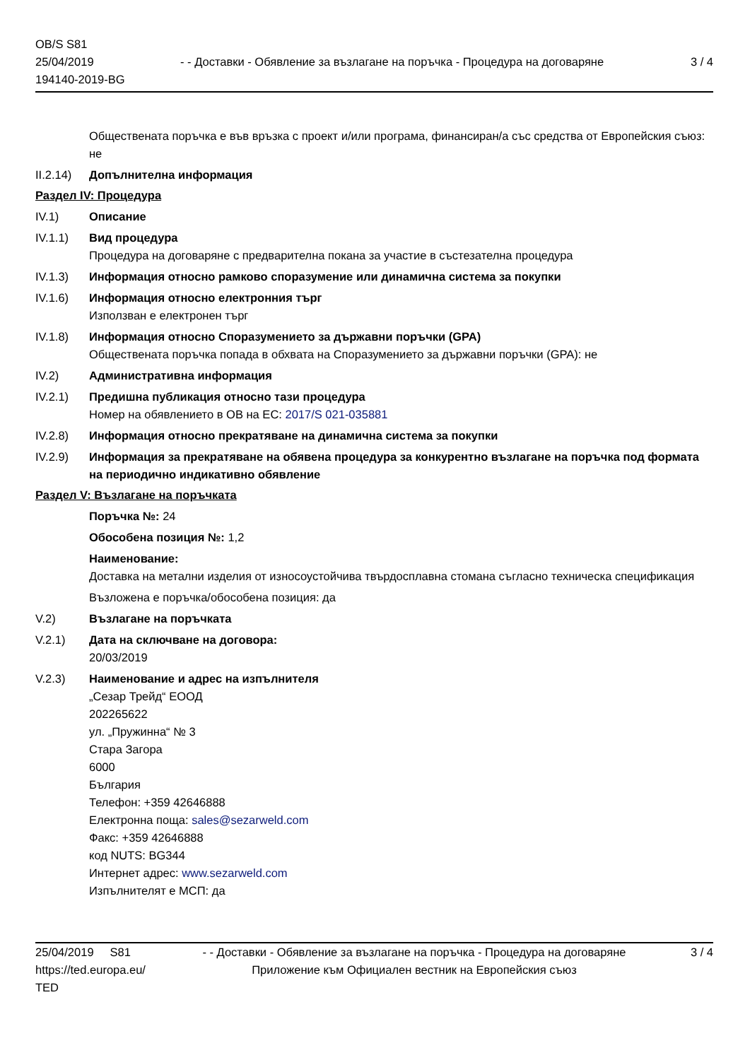OB/S S81
25/04/2019
194140-2019-BG
- - Доставки - Обявление за възлагане на поръчка - Процедура на договаряне
3 / 4
Обществената поръчка е във връзка с проект и/или програма, финансиран/а със средства от Европейския съюз: не
II.2.14)
Допълнителна информация
Раздел IV: Процедура
IV.1) Описание
IV.1.1) Вид процедура
Процедура на договаряне с предварителна покана за участие в състезателна процедура
IV.1.3) Информация относно рамково споразумение или динамична система за покупки
IV.1.6) Информация относно електронния търг
Използван е електронен търг
IV.1.8) Информация относно Споразумението за държавни поръчки (GPA)
Обществената поръчка попада в обхвата на Споразумението за държавни поръчки (GPA): не
IV.2) Административна информация
IV.2.1) Предишна публикация относно тази процедура
Номер на обявлението в ОВ на ЕС: 2017/S 021-035881
IV.2.8) Информация относно прекратяване на динамична система за покупки
IV.2.9) Информация за прекратяване на обявена процедура за конкурентно възлагане на поръчка под формата на периодично индикативно обявление
Раздел V: Възлагане на поръчката
Поръчка №: 24
Обособена позиция №: 1,2
Наименование:
Доставка на метални изделия от износоустойчива твърдосплавна стомана съгласно техническа спецификация
Възложена е поръчка/обособена позиция: да
V.2) Възлагане на поръчката
V.2.1) Дата на сключване на договора:
20/03/2019
V.2.3) Наименование и адрес на изпълнителя
„Сезар Трейд“ ЕООД
202265622
ул. „Пружинна“ № 3
Стара Загора
6000
България
Телефон: +359 42646888
Електронна поща: sales@sezarweld.com
Факс: +359 42646888
код NUTS: BG344
Интернет адрес: www.sezarweld.com
Изпълнителят е МСП: да
25/04/2019 S81
https://ted.europa.eu/
TED
- - Доставки - Обявление за възлагане на поръчка - Процедура на договаряне
Приложение към Официален вестник на Европейския съюз
3 / 4